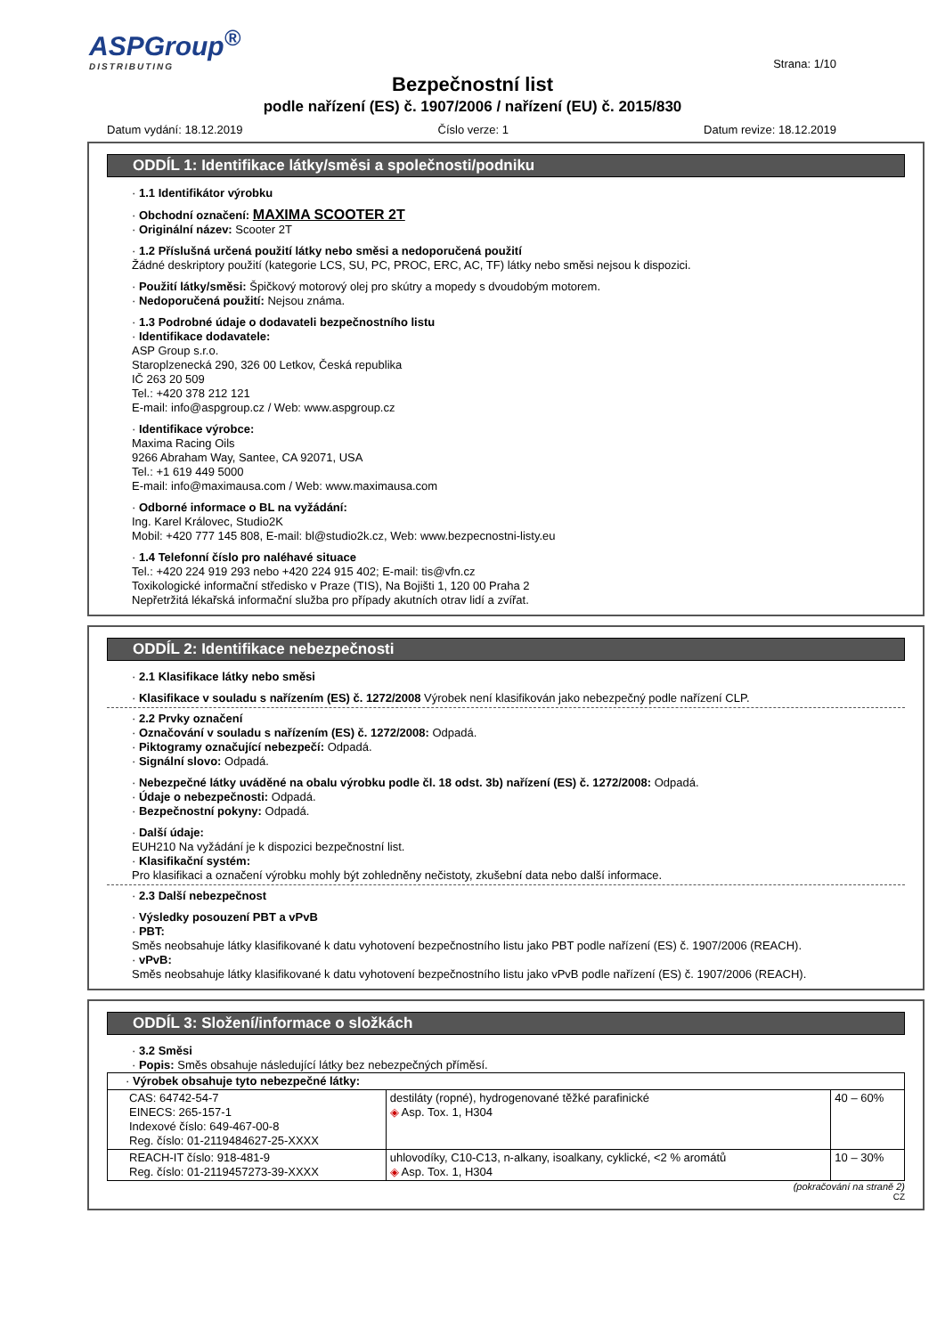ASPGroup<sup>®</sup>
DISTRIBUTING
Strana: 1/10
Bezpečnostní list
podle nařízení (ES) č. 1907/2006 / nařízení (EU) č. 2015/830
Datum vydání: 18.12.2019 Číslo verze: 1 Datum revize: 18.12.2019
ODDÍL 1: Identifikace látky/směsi a společnosti/podniku
· 1.1 Identifikátor výrobku
· Obchodní označení: MAXIMA SCOOTER 2T
· Originální název: Scooter 2T
· 1.2 Příslušná určená použití látky nebo směsi a nedoporučená použití
Žádné deskriptory použití (kategorie LCS, SU, PC, PROC, ERC, AC, TF) látky nebo směsi nejsou k dispozici.
· Použití látky/směsi: Špičkový motorový olej pro skútry a mopedy s dvoudobým motorem.
· Nedoporučená použití: Nejsou známa.
· 1.3 Podrobné údaje o dodavateli bezpečnostního listu
· Identifikace dodavatele:
ASP Group s.r.o.
Staroplzenecká 290, 326 00 Letkov, Česká republika
IČ 263 20 509
Tel.: +420 378 212 121
E-mail: info@aspgroup.cz / Web: www.aspgroup.cz
· Identifikace výrobce:
Maxima Racing Oils
9266 Abraham Way, Santee, CA 92071, USA
Tel.: +1 619 449 5000
E-mail: info@maximausa.com / Web: www.maximausa.com
· Odborné informace o BL na vyžádání:
Ing. Karel Královec, Studio2K
Mobil: +420 777 145 808, E-mail: bl@studio2k.cz, Web: www.bezpecnostni-listy.eu
· 1.4 Telefonní číslo pro naléhavé situace
Tel.: +420 224 919 293 nebo +420 224 915 402; E-mail: tis@vfn.cz
Toxikologické informační středisko v Praze (TIS), Na Bojišti 1, 120 00 Praha 2
Nepřetržitá lékařská informační služba pro případy akutních otrav lidí a zvířat.
ODDÍL 2: Identifikace nebezpečnosti
· 2.1 Klasifikace látky nebo směsi
· Klasifikace v souladu s nařízením (ES) č. 1272/2008 Výrobek není klasifikován jako nebezpečný podle nařízení CLP.
· 2.2 Prvky označení
· Označování v souladu s nařízením (ES) č. 1272/2008: Odpadá.
· Piktogramy označující nebezpečí: Odpadá.
· Signální slovo: Odpadá.
· Nebezpečné látky uváděné na obalu výrobku podle čl. 18 odst. 3b) nařízení (ES) č. 1272/2008: Odpadá.
· Údaje o nebezpečnosti: Odpadá.
· Bezpečnostní pokyny: Odpadá.
· Další údaje:
EUH210 Na vyžádání je k dispozici bezpečnostní list.
· Klasifikační systém:
Pro klasifikaci a označení výrobku mohly být zohledněny nečistoty, zkušební data nebo další informace.
· 2.3 Další nebezpečnost
· Výsledky posouzení PBT a vPvB
· PBT:
Směs neobsahuje látky klasifikované k datu vyhotovení bezpečnostního listu jako PBT podle nařízení (ES) č. 1907/2006 (REACH).
· vPvB:
Směs neobsahuje látky klasifikované k datu vyhotovení bezpečnostního listu jako vPvB podle nařízení (ES) č. 1907/2006 (REACH).
ODDÍL 3: Složení/informace o složkách
· 3.2 Směsi
· Popis: Směs obsahuje následující látky bez nebezpečných příměsí.
| · Výrobek obsahuje tyto nebezpečné látky: | | |
| CAS: 64742-54-7 EINECS: 265-157-1 Indexové číslo: 649-467-00-8 Reg. číslo: 01-2119484627-25-XXXX | destiláty (ropné), hydrogenované těžké parafinické ◈ Asp. Tox. 1, H304 | 40 – 60% |
| REACH-IT číslo: 918-481-9 Reg. číslo: 01-2119457273-39-XXXX | uhlovodíky, C10-C13, n-alkany, isoalkany, cyklické, <2 % aromátů ◈ Asp. Tox. 1, H304 | 10 – 30% |
(pokračování na straně 2)
CZ